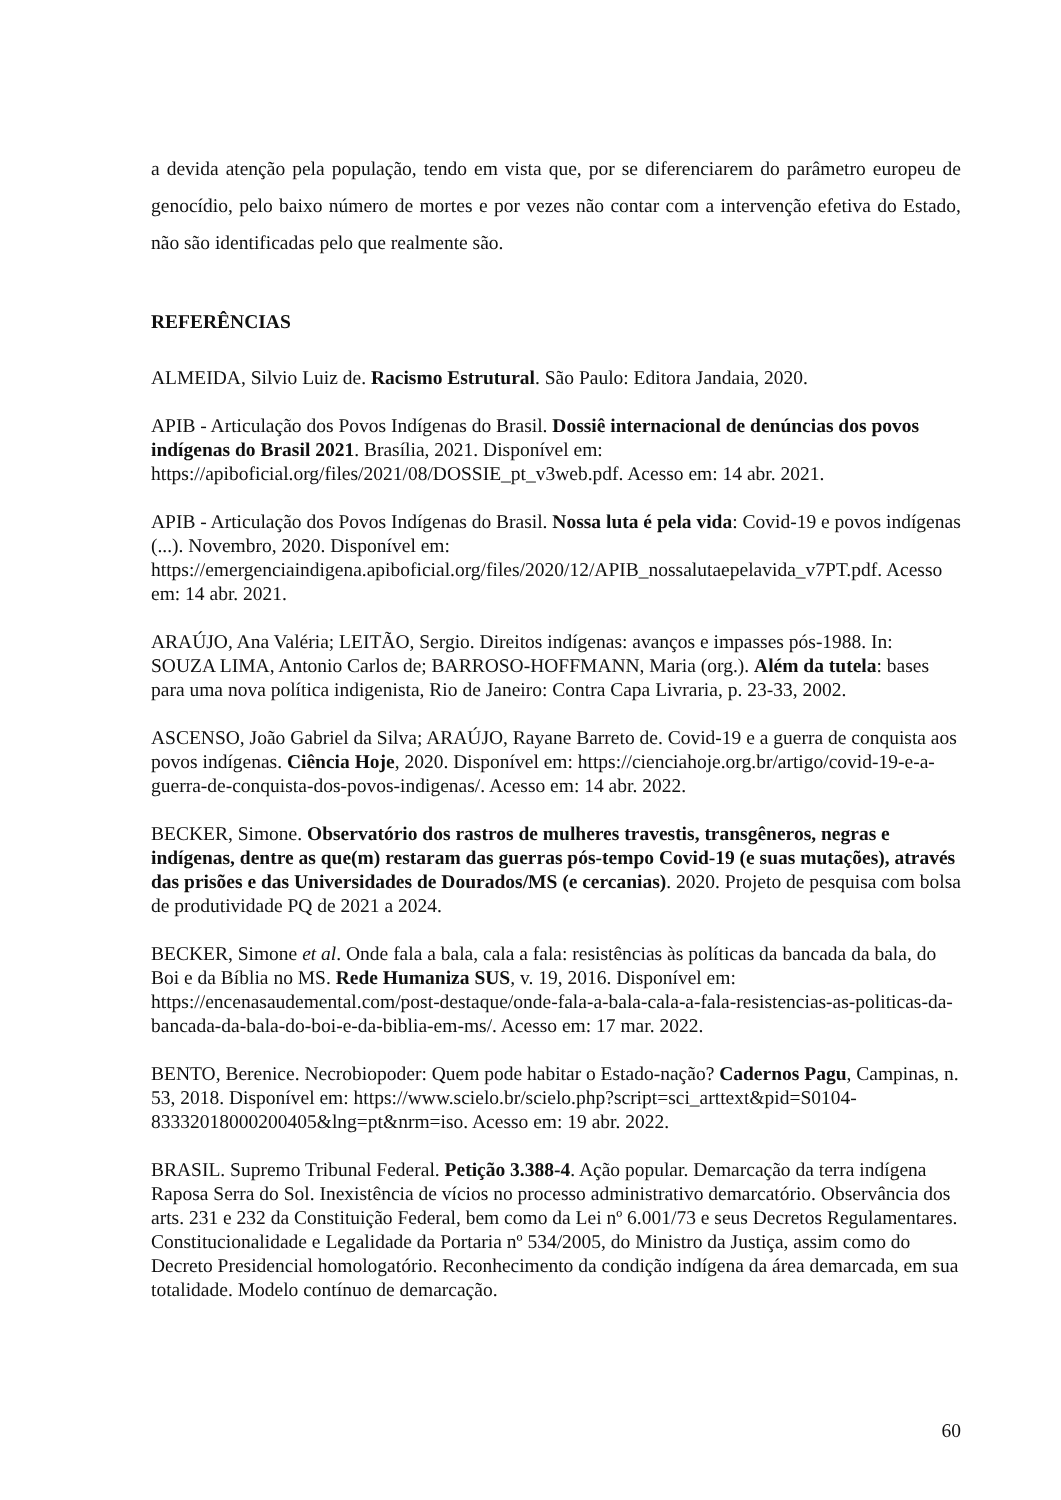a devida atenção pela população, tendo em vista que, por se diferenciarem do parâmetro europeu de genocídio, pelo baixo número de mortes e por vezes não contar com a intervenção efetiva do Estado, não são identificadas pelo que realmente são.
REFERÊNCIAS
ALMEIDA, Silvio Luiz de. Racismo Estrutural. São Paulo: Editora Jandaia, 2020.
APIB - Articulação dos Povos Indígenas do Brasil. Dossiê internacional de denúncias dos povos indígenas do Brasil 2021. Brasília, 2021. Disponível em: https://apiboficial.org/files/2021/08/DOSSIE_pt_v3web.pdf. Acesso em: 14 abr. 2021.
APIB - Articulação dos Povos Indígenas do Brasil. Nossa luta é pela vida: Covid-19 e povos indígenas (...). Novembro, 2020. Disponível em: https://emergenciaindigena.apiboficial.org/files/2020/12/APIB_nossalutaepelavida_v7PT.pdf. Acesso em: 14 abr. 2021.
ARAÚJO, Ana Valéria; LEITÃO, Sergio. Direitos indígenas: avanços e impasses pós-1988. In: SOUZA LIMA, Antonio Carlos de; BARROSO-HOFFMANN, Maria (org.). Além da tutela: bases para uma nova política indigenista, Rio de Janeiro: Contra Capa Livraria, p. 23-33, 2002.
ASCENSO, João Gabriel da Silva; ARAÚJO, Rayane Barreto de. Covid-19 e a guerra de conquista aos povos indígenas. Ciência Hoje, 2020. Disponível em: https://cienciahoje.org.br/artigo/covid-19-e-a-guerra-de-conquista-dos-povos-indigenas/. Acesso em: 14 abr. 2022.
BECKER, Simone. Observatório dos rastros de mulheres travestis, transgêneros, negras e indígenas, dentre as que(m) restaram das guerras pós-tempo Covid-19 (e suas mutações), através das prisões e das Universidades de Dourados/MS (e cercanias). 2020. Projeto de pesquisa com bolsa de produtividade PQ de 2021 a 2024.
BECKER, Simone et al. Onde fala a bala, cala a fala: resistências às políticas da bancada da bala, do Boi e da Bíblia no MS. Rede Humaniza SUS, v. 19, 2016. Disponível em: https://encenasaudemental.com/post-destaque/onde-fala-a-bala-cala-a-fala-resistencias-as-politicas-da-bancada-da-bala-do-boi-e-da-biblia-em-ms/. Acesso em: 17 mar. 2022.
BENTO, Berenice. Necrobiopoder: Quem pode habitar o Estado-nação? Cadernos Pagu, Campinas, n. 53, 2018. Disponível em: https://www.scielo.br/scielo.php?script=sci_arttext&pid=S0104-83332018000200405&lng=pt&nrm=iso. Acesso em: 19 abr. 2022.
BRASIL. Supremo Tribunal Federal. Petição 3.388-4. Ação popular. Demarcação da terra indígena Raposa Serra do Sol. Inexistência de vícios no processo administrativo demarcatório. Observância dos arts. 231 e 232 da Constituição Federal, bem como da Lei nº 6.001/73 e seus Decretos Regulamentares. Constitucionalidade e Legalidade da Portaria nº 534/2005, do Ministro da Justiça, assim como do Decreto Presidencial homologatório. Reconhecimento da condição indígena da área demarcada, em sua totalidade. Modelo contínuo de demarcação.
60